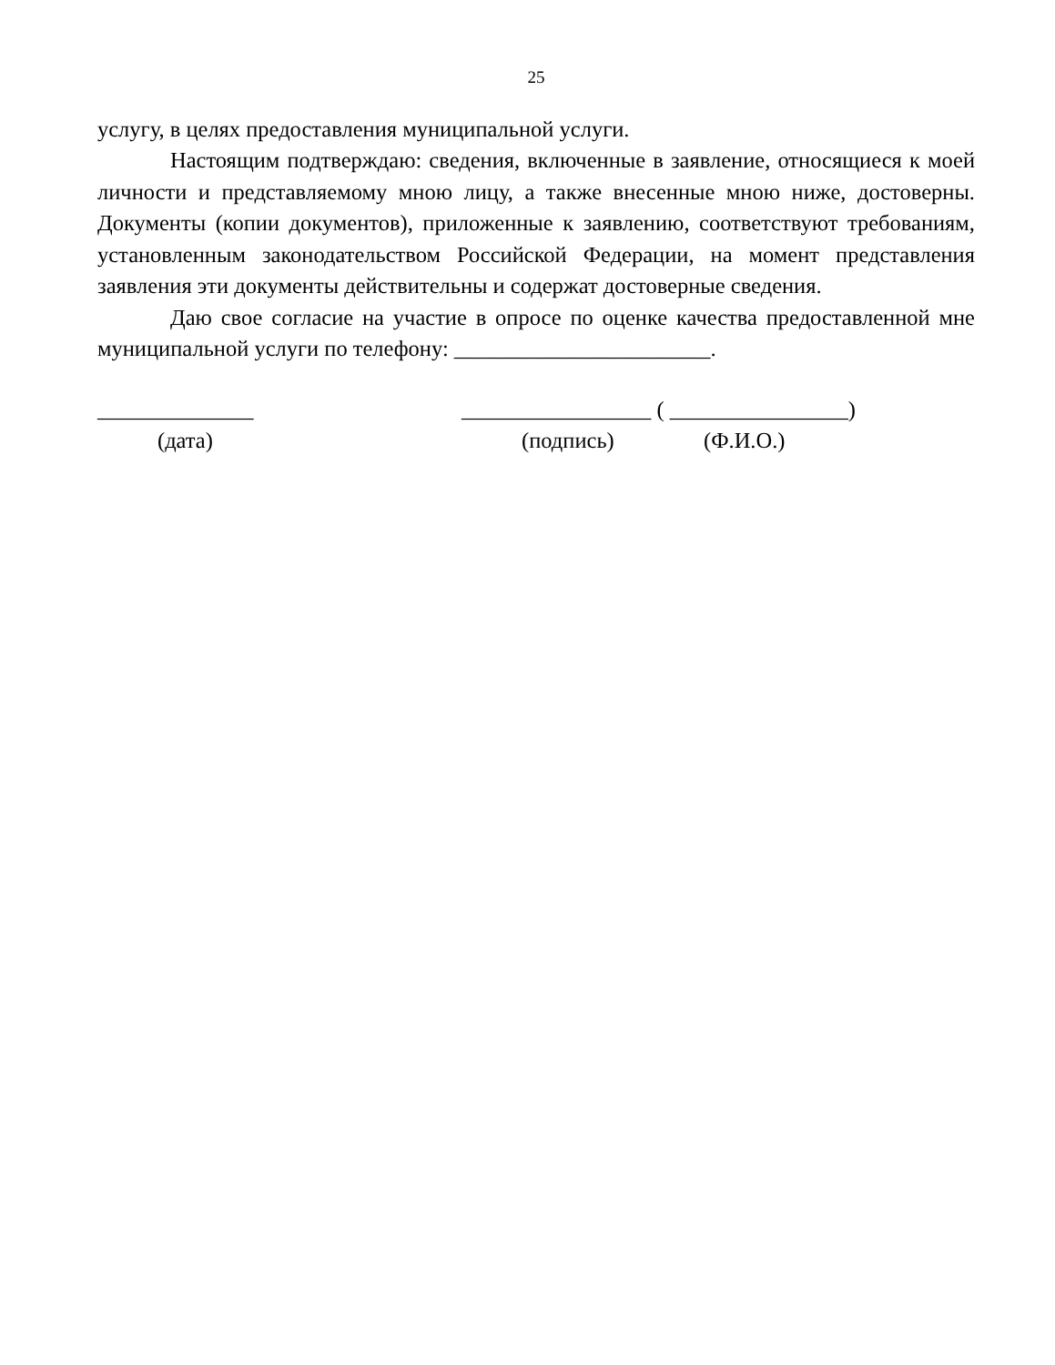25
услугу, в целях предоставления муниципальной услуги.
Настоящим подтверждаю: сведения, включенные в заявление, относящиеся к моей личности и представляемому мною лицу, а также внесенные мною ниже, достоверны. Документы (копии документов), приложенные к заявлению, соответствуют требованиям, установленным законодательством Российской Федерации, на момент представления заявления эти документы действительны и содержат достоверные сведения.
Даю свое согласие на участие в опросе по оценке качества предоставленной мне муниципальной услуги по телефону: _______________________.
______________ _________________ ( ________________)
(дата) (подпись) (Ф.И.О.)